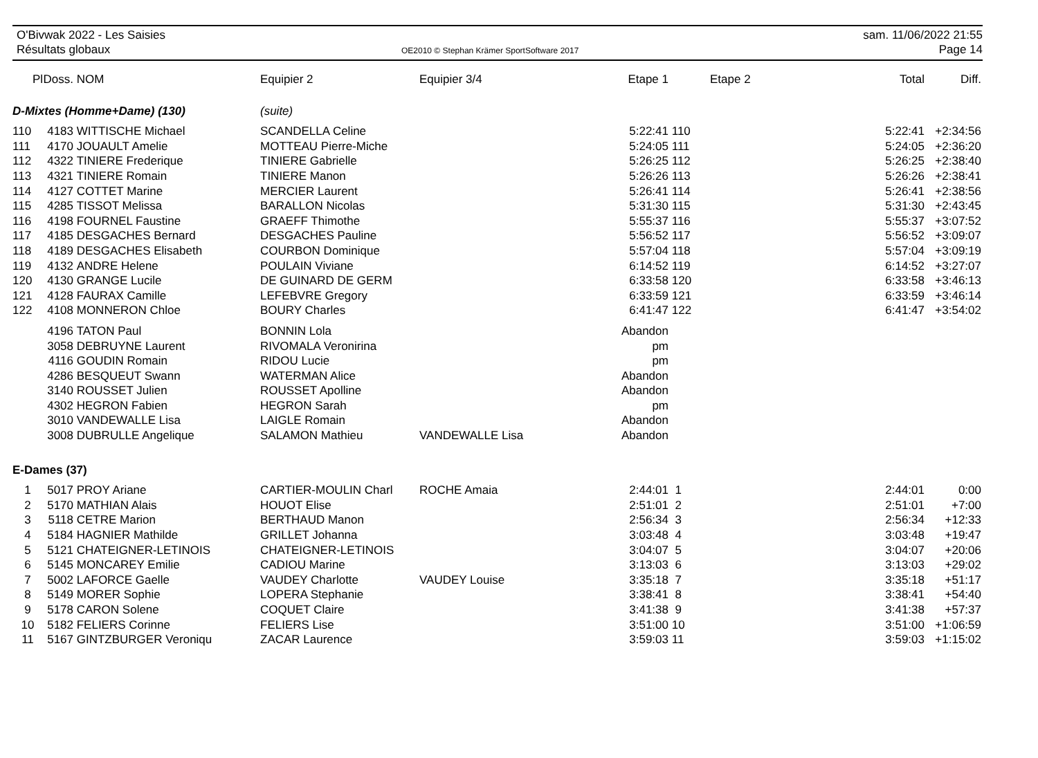O'Bivwak 2022 - Les Saisies
Résultats globaux
OE2010 © Stephan Krämer SportSoftware 2017
sam. 11/06/2022 21:55
Page 14
| Pl | Doss. | NOM | Equipier 2 | Equipier 3/4 | Etape 1 | | Etape 2 | Total | Diff. |
| --- | --- | --- | --- | --- | --- | --- | --- | --- | --- |
| D-Mixtes (Homme+Dame) (130) | | | (suite) | | | | | | |
| 110 | 4183 | WITTISCHE Michael | SCANDELLA Celine | | 5:22:41 | 110 | | 5:22:41 | +2:34:56 |
| 111 | 4170 | JOUAULT Amelie | MOTTEAU Pierre-Miche | | 5:24:05 | 111 | | 5:24:05 | +2:36:20 |
| 112 | 4322 | TINIERE Frederique | TINIERE Gabrielle | | 5:26:25 | 112 | | 5:26:25 | +2:38:40 |
| 113 | 4321 | TINIERE Romain | TINIERE Manon | | 5:26:26 | 113 | | 5:26:26 | +2:38:41 |
| 114 | 4127 | COTTET Marine | MERCIER Laurent | | 5:26:41 | 114 | | 5:26:41 | +2:38:56 |
| 115 | 4285 | TISSOT Melissa | BARALLON Nicolas | | 5:31:30 | 115 | | 5:31:30 | +2:43:45 |
| 116 | 4198 | FOURNEL Faustine | GRAEFF Thimothe | | 5:55:37 | 116 | | 5:55:37 | +3:07:52 |
| 117 | 4185 | DESGACHES Bernard | DESGACHES Pauline | | 5:56:52 | 117 | | 5:56:52 | +3:09:07 |
| 118 | 4189 | DESGACHES Elisabeth | COURBON Dominique | | 5:57:04 | 118 | | 5:57:04 | +3:09:19 |
| 119 | 4132 | ANDRE Helene | POULAIN Viviane | | 6:14:52 | 119 | | 6:14:52 | +3:27:07 |
| 120 | 4130 | GRANGE Lucile | DE GUINARD DE GERM | | 6:33:58 | 120 | | 6:33:58 | +3:46:13 |
| 121 | 4128 | FAURAX Camille | LEFEBVRE Gregory | | 6:33:59 | 121 | | 6:33:59 | +3:46:14 |
| 122 | 4108 | MONNERON Chloe | BOURY Charles | | 6:41:47 | 122 | | 6:41:47 | +3:54:02 |
| | 4196 | TATON Paul | BONNIN Lola | | Abandon | | | | |
| | 3058 | DEBRUYNE Laurent | RIVOMALA Veronirina | | pm | | | | |
| | 4116 | GOUDIN Romain | RIDOU Lucie | | pm | | | | |
| | 4286 | BESQUEUT Swann | WATERMAN Alice | | Abandon | | | | |
| | 3140 | ROUSSET Julien | ROUSSET Apolline | | Abandon | | | | |
| | 4302 | HEGRON Fabien | HEGRON Sarah | | pm | | | | |
| | 3010 | VANDEWALLE Lisa | LAIGLE Romain | | Abandon | | | | |
| | 3008 | DUBRULLE Angelique | SALAMON Mathieu | VANDEWALLE Lisa | Abandon | | | | |
| E-Dames (37) | | | | | | | | | |
| 1 | 5017 | PROY Ariane | CARTIER-MOULIN Charl | ROCHE Amaia | 2:44:01 | 1 | | 2:44:01 | 0:00 |
| 2 | 5170 | MATHIAN Alais | HOUOT Elise | | 2:51:01 | 2 | | 2:51:01 | +7:00 |
| 3 | 5118 | CETRE Marion | BERTHAUD Manon | | 2:56:34 | 3 | | 2:56:34 | +12:33 |
| 4 | 5184 | HAGNIER Mathilde | GRILLET Johanna | | 3:03:48 | 4 | | 3:03:48 | +19:47 |
| 5 | 5121 | CHATEIGNER-LETINOIS | CHATEIGNER-LETINOIS | | 3:04:07 | 5 | | 3:04:07 | +20:06 |
| 6 | 5145 | MONCAREY Emilie | CADIOU Marine | | 3:13:03 | 6 | | 3:13:03 | +29:02 |
| 7 | 5002 | LAFORCE Gaelle | VAUDEY Charlotte | VAUDEY Louise | 3:35:18 | 7 | | 3:35:18 | +51:17 |
| 8 | 5149 | MORER Sophie | LOPERA Stephanie | | 3:38:41 | 8 | | 3:38:41 | +54:40 |
| 9 | 5178 | CARON Solene | COQUET Claire | | 3:41:38 | 9 | | 3:41:38 | +57:37 |
| 10 | 5182 | FELIERS Corinne | FELIERS Lise | | 3:51:00 | 10 | | 3:51:00 | +1:06:59 |
| 11 | 5167 | GINTZBURGER Veroniqu | ZACAR Laurence | | 3:59:03 | 11 | | 3:59:03 | +1:15:02 |